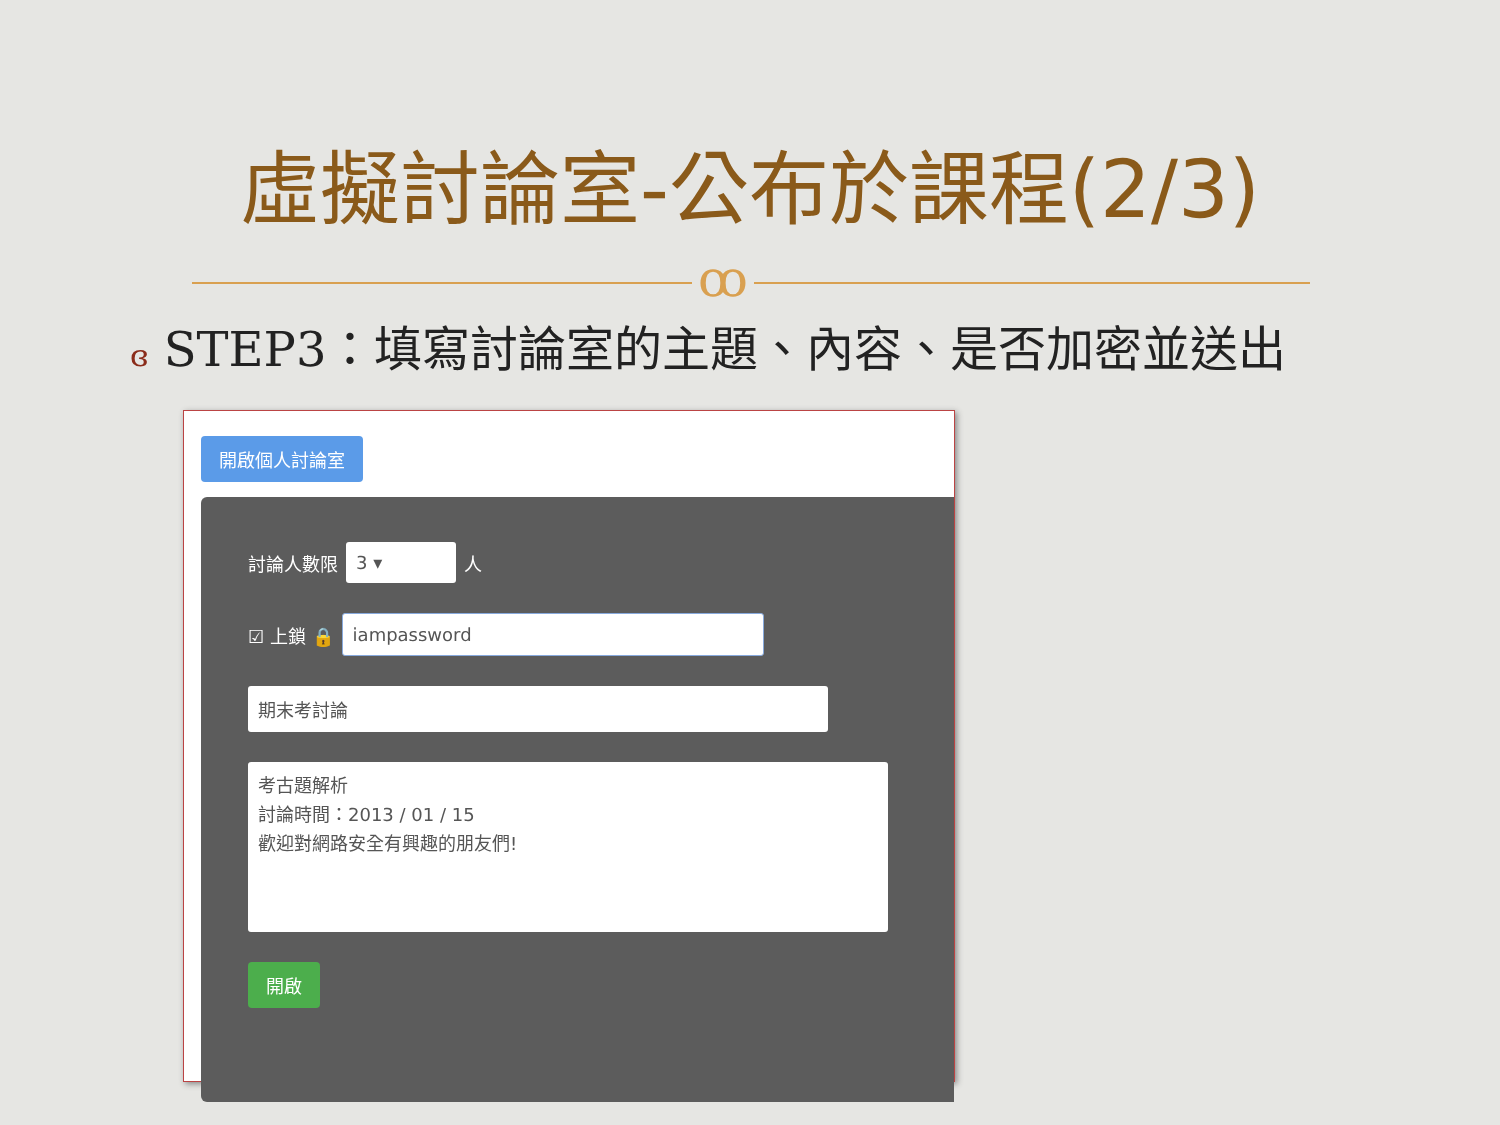虛擬討論室-公布於課程(2/3)
ꝏ
ɞ STEP3：填寫討論室的主題、內容、是否加密並送出
開啟個人討論室
討論人數限 3 ▾ 人
☑ 上鎖 🔒 iampassword
期末考討論
考古題解析
討論時間：2013 / 01 / 15
歡迎對網路安全有興趣的朋友們!
開啟